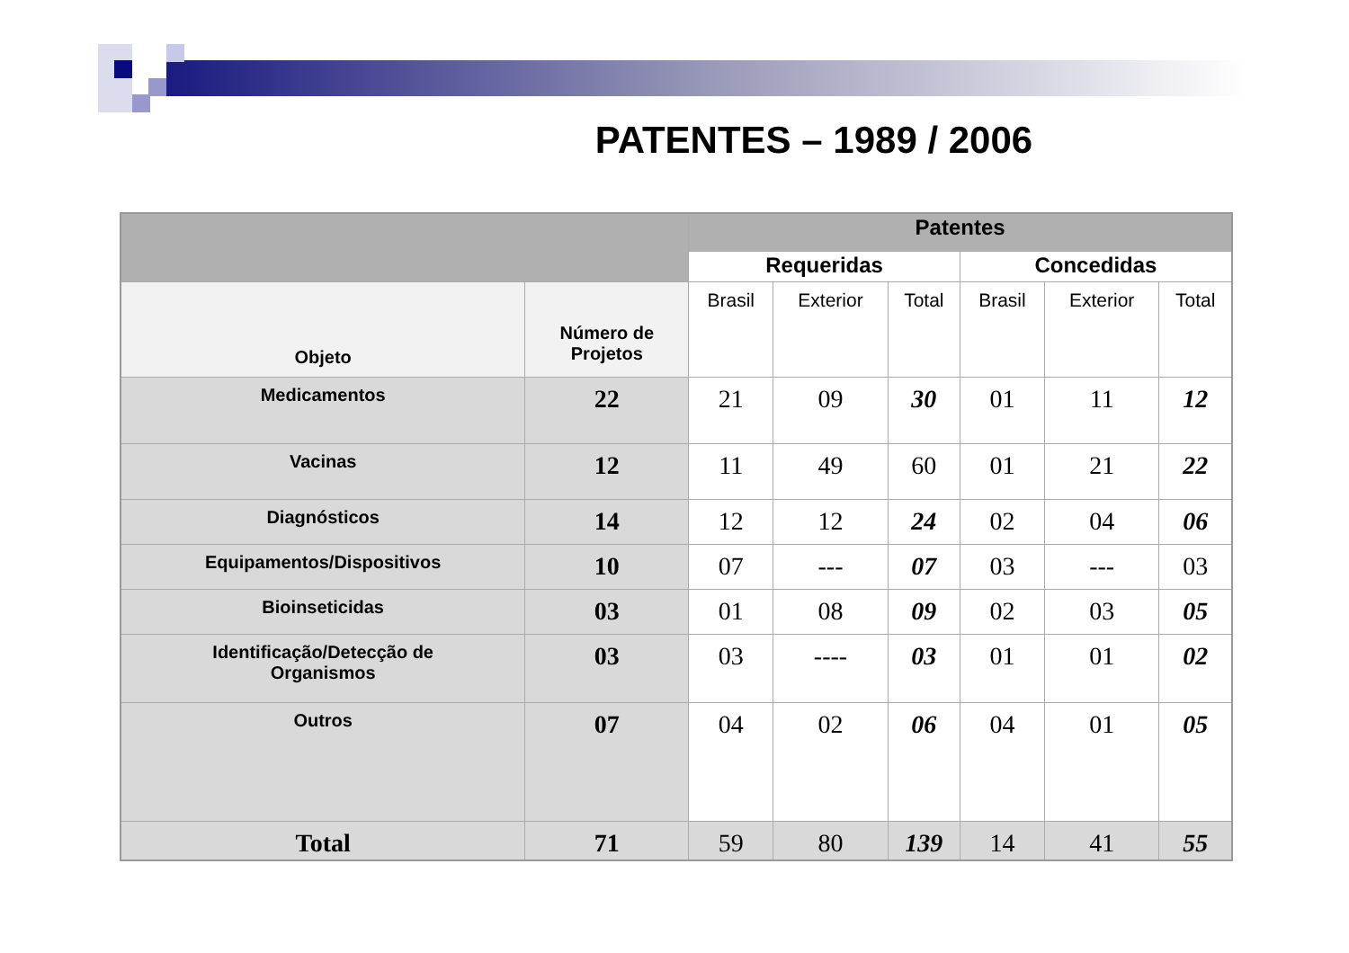PATENTES – 1989 / 2006
| | | Patentes | | | | | |
| | | Requeridas | | | Concedidas | | |
| Objeto | Número de Projetos | Brasil | Exterior | Total | Brasil | Exterior | Total |
| Medicamentos | 22 | 21 | 09 | 30 | 01 | 11 | 12 |
| Vacinas | 12 | 11 | 49 | 60 | 01 | 21 | 22 |
| Diagnósticos | 14 | 12 | 12 | 24 | 02 | 04 | 06 |
| Equipamentos/Dispositivos | 10 | 07 | --- | 07 | 03 | --- | 03 |
| Bioinseticidas | 03 | 01 | 08 | 09 | 02 | 03 | 05 |
| Identificação/Detecção de Organismos | 03 | 03 | ---- | 03 | 01 | 01 | 02 |
| Outros | 07 | 04 | 02 | 06 | 04 | 01 | 05 |
| Total | 71 | 59 | 80 | 139 | 14 | 41 | 55 |